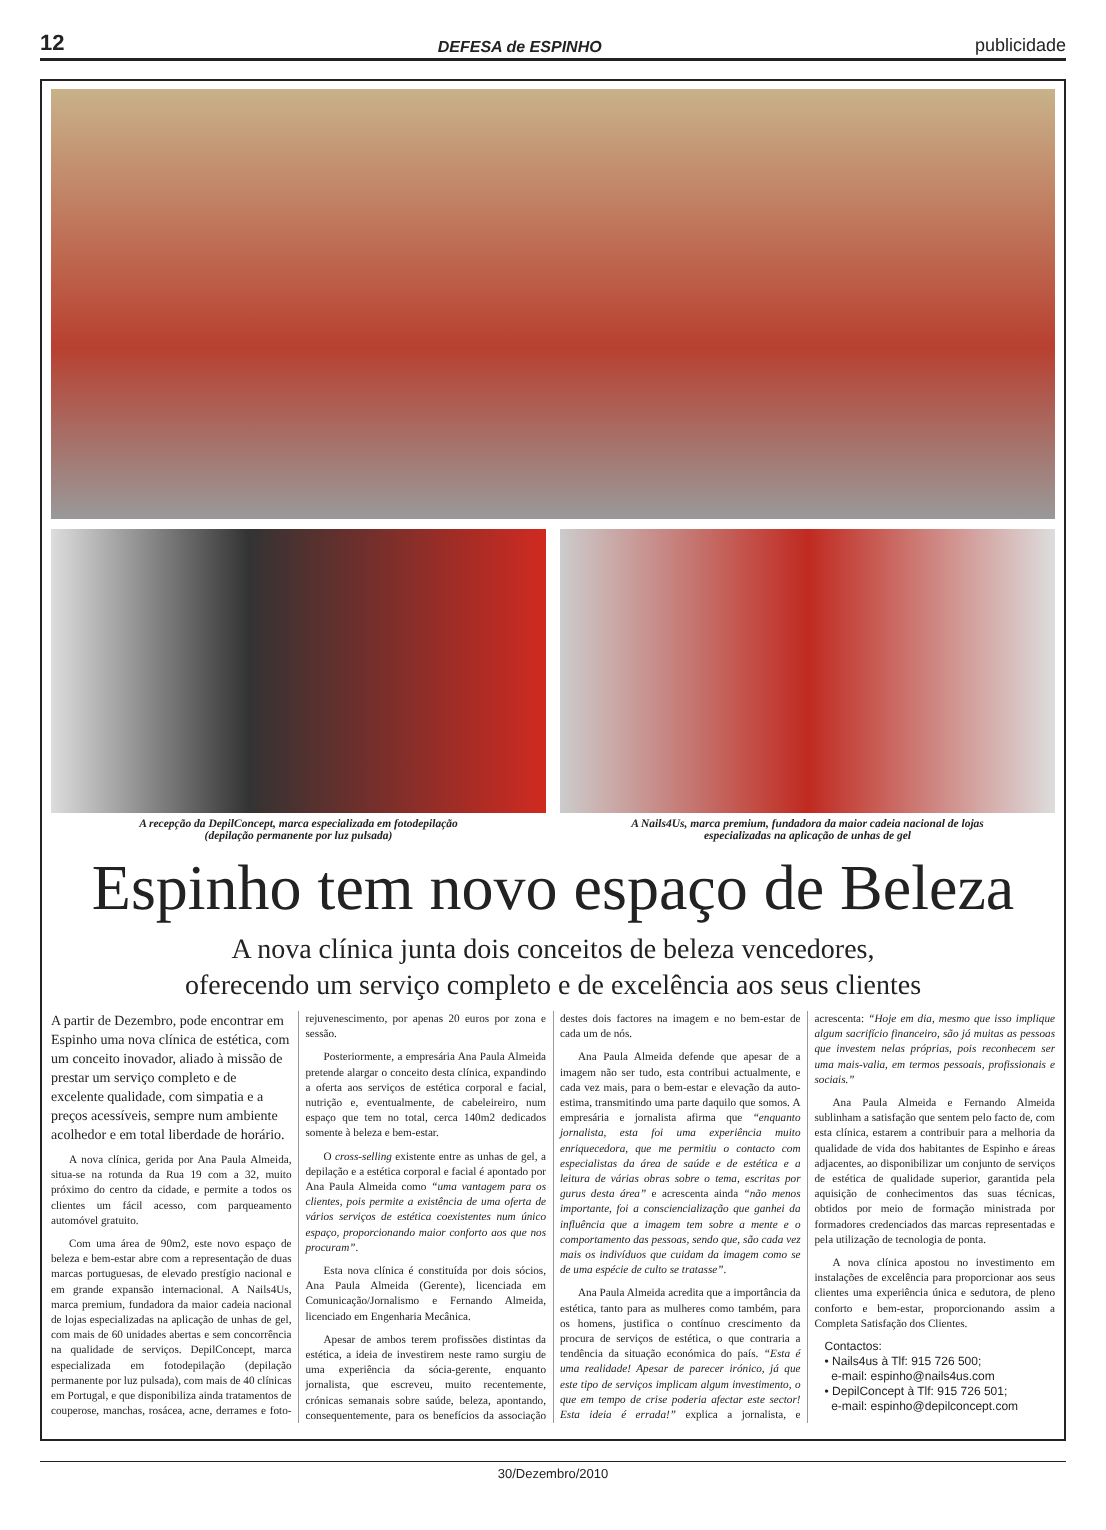12 DEFESA de ESPINHO publicidade
A recepção da DepilConcept, marca especializada em fotodepilação
(depilação permanente por luz pulsada)
A Nails4Us, marca premium, fundadora da maior cadeia nacional de lojas
especializadas na aplicação de unhas de gel
Espinho tem novo espaço de Beleza
A nova clínica junta dois conceitos de beleza vencedores,
oferecendo um serviço completo e de excelência aos seus clientes
A partir de Dezembro, pode encontrar em Espinho uma nova clínica de estética, com um conceito inovador, aliado à missão de prestar um serviço completo e de excelente qualidade, com simpatia e a preços acessíveis, sempre num ambiente acolhedor e em total liberdade de horário.
A nova clínica, gerida por Ana Paula Almeida, situa-se na rotunda da Rua 19 com a 32, muito próximo do centro da cidade, e permite a todos os clientes um fácil acesso, com parqueamento automóvel gratuito.
Com uma área de 90m2, este novo espaço de beleza e bem-estar abre com a representação de duas marcas portuguesas, de elevado prestígio nacional e em grande expansão internacional. A Nails4Us, marca premium, fundadora da maior cadeia nacional de lojas especializadas na aplicação de unhas de gel, com mais de 60 unidades abertas e sem concorrência na qualidade de serviços. DepilConcept, marca especializada em fotodepilação (depilação permanente por luz pulsada), com mais de 40 clínicas em Portugal, e que disponibiliza ainda tratamentos de couperose, manchas, rosácea, acne, derrames e foto-rejuvenescimento, por apenas 20 euros por zona e sessão.
Posteriormente, a empresária Ana Paula Almeida pretende alargar o conceito desta clínica, expandindo a oferta aos serviços de estética corporal e facial, nutrição e, eventualmente, de cabeleireiro, num espaço que tem no total, cerca 140m2 dedicados somente à beleza e bem-estar.
O cross-selling existente entre as unhas de gel, a depilação e a estética corporal e facial é apontado por Ana Paula Almeida como “uma vantagem para os clientes, pois permite a existência de uma oferta de vários serviços de estética coexistentes num único espaço, proporcionando maior conforto aos que nos procuram”.
Esta nova clínica é constituída por dois sócios, Ana Paula Almeida (Gerente), licenciada em Comunicação/Jornalismo e Fernando Almeida, licenciado em Engenharia Mecânica.
Apesar de ambos terem profissões distintas da estética, a ideia de investirem neste ramo surgiu de uma experiência da sócia-gerente, enquanto jornalista, que escreveu, muito recentemente, crónicas semanais sobre saúde, beleza, apontando, consequentemente, para os benefícios da associação destes dois factores na imagem e no bem-estar de cada um de nós.
Ana Paula Almeida defende que apesar de a imagem não ser tudo, esta contribui actualmente, e cada vez mais, para o bem-estar e elevação da auto-estima, transmitindo uma parte daquilo que somos. A empresária e jornalista afirma que “enquanto jornalista, esta foi uma experiência muito enriquecedora, que me permitiu o contacto com especialistas da área de saúde e de estética e a leitura de várias obras sobre o tema, escritas por gurus desta área” e acrescenta ainda “não menos importante, foi a consciencialização que ganhei da influência que a imagem tem sobre a mente e o comportamento das pessoas, sendo que, são cada vez mais os indivíduos que cuidam da imagem como se de uma espécie de culto se tratasse”.
Ana Paula Almeida acredita que a importância da estética, tanto para as mulheres como também, para os homens, justifica o contínuo crescimento da procura de serviços de estética, o que contraria a tendência da situação económica do país. “Esta é uma realidade! Apesar de parecer irónico, já que este tipo de serviços implicam algum investimento, o que em tempo de crise poderia afectar este sector! Esta ideia é errada!” explica a jornalista, e acrescenta: “Hoje em dia, mesmo que isso implique algum sacrifício financeiro, são já muitas as pessoas que investem nelas próprias, pois reconhecem ser uma mais-valia, em termos pessoais, profissionais e sociais.”
Ana Paula Almeida e Fernando Almeida sublinham a satisfação que sentem pelo facto de, com esta clínica, estarem a contribuir para a melhoria da qualidade de vida dos habitantes de Espinho e áreas adjacentes, ao disponibilizar um conjunto de serviços de estética de qualidade superior, garantida pela aquisição de conhecimentos das suas técnicas, obtidos por meio de formação ministrada por formadores credenciados das marcas representadas e pela utilização de tecnologia de ponta.
A nova clínica apostou no investimento em instalações de excelência para proporcionar aos seus clientes uma experiência única e sedutora, de pleno conforto e bem-estar, proporcionando assim a Completa Satisfação dos Clientes.
Contactos:
• Nails4us à Tlf: 915 726 500;
e-mail: espinho@nails4us.com
• DepilConcept à Tlf: 915 726 501;
e-mail: espinho@depilconcept.com
30/Dezembro/2010